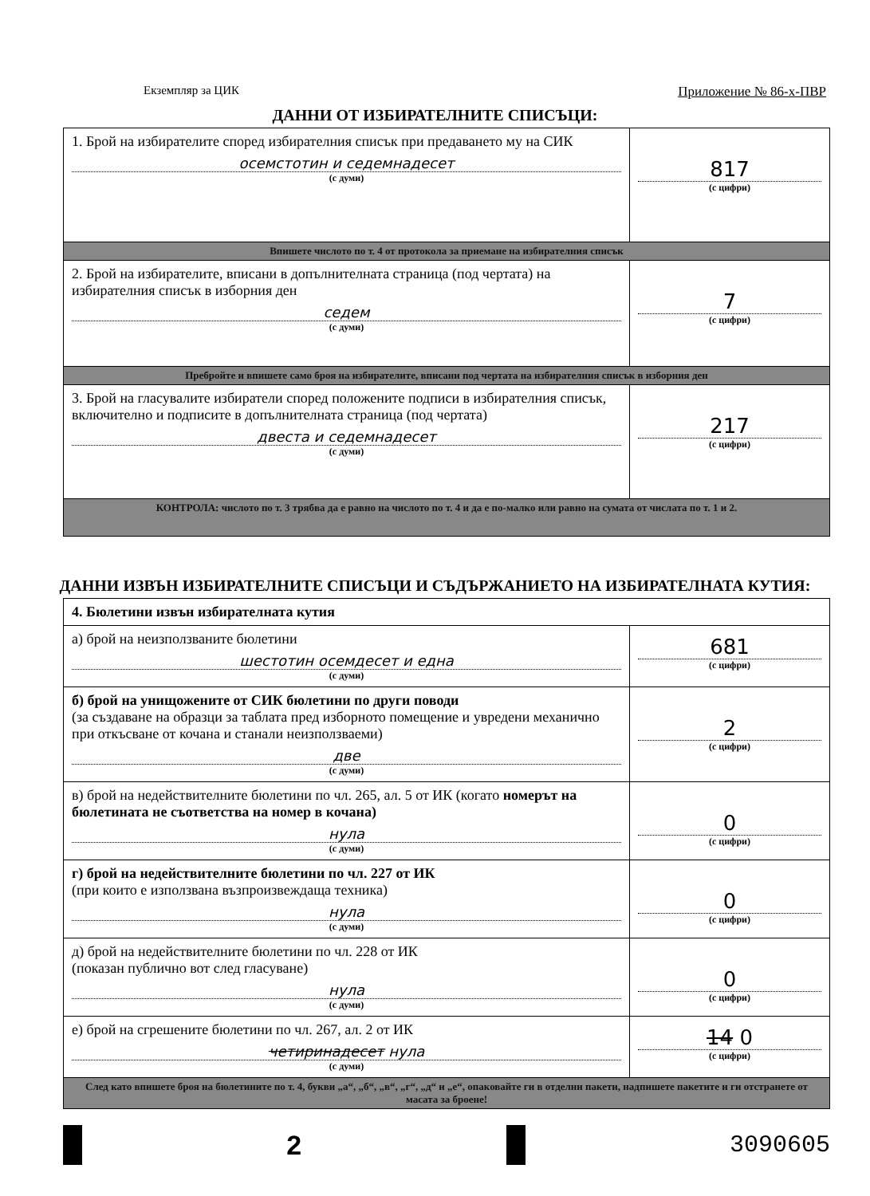Екземпляр за ЦИК Приложение № 86-х-ПВР
ДАННИ ОТ ИЗБИРАТЕЛНИТЕ СПИСЪЦИ:
| 1. Брой на избирателите според избирателния списък при предаването му на СИК осемстотин и седемнадесет (с думи) | 817 (с цифри) |
| Впишете числото по т. 4 от протокола за приемане на избирателния списък | |
| 2. Брой на избирателите, вписани в допълнителната страница (под чертата) на избирателния списък в изборния ден седем (с думи) | 7 (с цифри) |
| Пребройте и впишете само броя на избирателите, вписани под чертата на избирателния списък в изборния ден | |
| 3. Брой на гласувалите избиратели според положените подписи в избирателния списък, включително и подписите в допълнителната страница (под чертата) двеста и седемнадесет (с думи) | 217 (с цифри) |
| КОНТРОЛА: числото по т. 3 трябва да е равно на числото по т. 4 и да е по-малко или равно на сумата от числата по т. 1 и 2. | |
ДАННИ ИЗВЪН ИЗБИРАТЕЛНИТЕ СПИСЪЦИ И СЪДЪРЖАНИЕТО НА ИЗБИРАТЕЛНАТА КУТИЯ:
| 4. Бюлетини извън избирателната кутия | |
| а) брой на неизползваните бюлетини шестотин осемдесет и една (с думи) | 681 (с цифри) |
| б) брой на унищожените от СИК бюлетини по други поводи (за създаване на образци за таблата пред изборното помещение и увредени механично при откъсване от кочана и станали неизползваеми) две (с думи) | 2 (с цифри) |
| в) брой на недействителните бюлетини по чл. 265, ал. 5 от ИК (когато номерът на бюлетината не съответства на номер в кочана) нула (с думи) | 0 (с цифри) |
| г) брой на недействителните бюлетини по чл. 227 от ИК (при които е използвана възпроизвеждаща техника) нула (с думи) | 0 (с цифри) |
| д) брой на недействителните бюлетини по чл. 228 от ИК (показан публично вот след гласуване) нула (с думи) | 0 (с цифри) |
| е) брой на сгрешените бюлетини по чл. 267, ал. 2 от ИК четиринадесет нула (с думи) | 14 0 (с цифри) |
| След като впишете броя на бюлетините по т. 4, букви „а“, „б“, „в“, „г“, „д“ и „е“, опаковайте ги в отделни пакети, надпишете пакетите и ги отстранете от масата за броене! | |
2 3090605